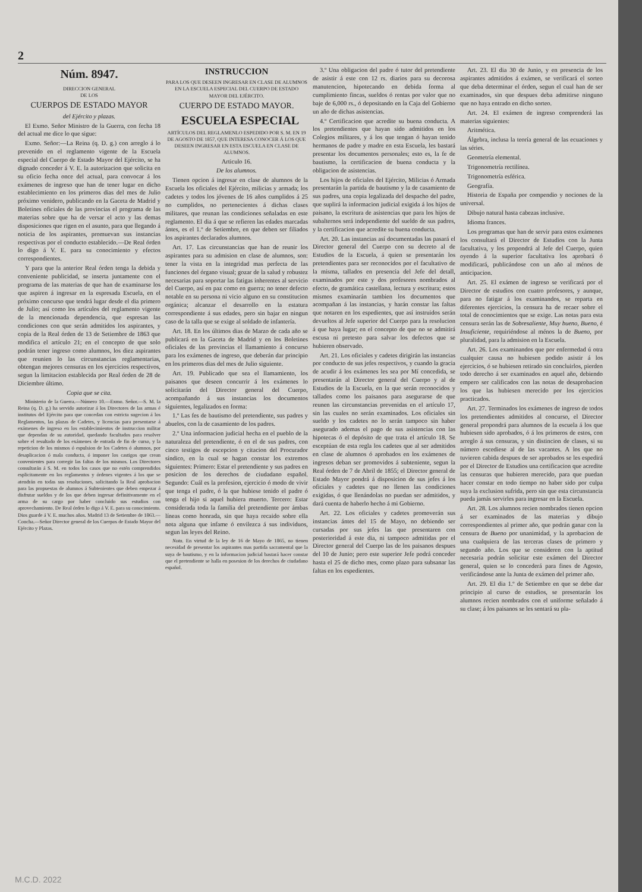2
Núm. 8947.
DIRECCION GENERAL
DE LOS
CUERPOS DE ESTADO MAYOR
del Ejército y plazas.
El Exmo. Señor Ministro de la Guerra, con fecha 18 del actual me dice lo que sigue:
Exmo. Señor:—La Reina (q. D. g.) con arreglo á lo prevenido en el reglamento vigente de la Escuela especial del Cuerpo de Estado Mayor del Ejército, se ha dignado conceder á V. E. la autorizacion que solicita en su oficio fecha once del actual, para convocar á los exámenes de ingreso que han de tener lugar en dicho establecimiento en los primeros dias del mes de Julio próximo venidero, publicando en la Gaceta de Madrid y Boletines oficiales de las provincias el programa de las materias sobre que ha de versar el acto y las demas disposiciones que rigen en el asunto, para que llegando á noticia de los aspirantes, promuevan sus instancias respectivas por el conducto establecido.—De Real órden lo digo á V. E. para su conocimiento y efectos correspondientes.
Y para que la anterior Real órden tenga la debida y conveniente publicidad, se inserta juntamente con el programa de las materias de que han de examinarse los que aspiren á ingresar en la espresada Escuela, en el próximo concurso que tendrá lugar desde el dia primero de Julio; así como los artículos del reglamento vigente de la mencionada dependencia, que espresan las condiciones con que serán admitidos los aspirantes, y copia de la Real órden de 13 de Setiembre de 1863 que modifica el artículo 21; en el concepto de que solo podrán tener ingreso como alumnos, los diez aspirantes que reunien lo las circunstancias reglamentarias, obtengan mejores censuras en los ejercicios respectivos, segun la limitacion establecida por Real órden de 28 de Diciembre último.
Copia que se cita.
Ministerio de la Guerra.—Número 10.—Exmo. Señor.—S. M. la Reina (q. D. g.) ha servido autorizar á los Directores de las armas é institutos del Ejército para que concedan con estricta sugecion á los Reglamentos, las plazas de Cadetes, y licencias para presentarse á exámenes de ingreso en los establecimientos de instruccion militar que dependan de su autoridad, quedando facultados para resolver sobre el resultado de los exámenes de entrada de fin de curso, y la repeticion de los mismos ó espulsion de los Cadetes ó alumnos, por desaplicacion ó mala conducta, ó imponer los castigos que crean convenientes para corregir las faltas de los mismos. Los Directores consultarán á S. M. en todos los casos que no estén comprendidos esplicitamente en los reglamentos y órdenes vigentes á los que se atendrán en todas sus resoluciones, solicitando la Real aprobacion para las propuestas de alumnos á Subtenientes que deben empezar á disfrutar sueldos y de los que deben ingresar definitivamente en el arma de su cargo por haber concluido sus estudios con aprovechamiento. De Real órden lo digo á V. E. para su conocimiento. Dios guarde á V. E. muchos años. Madrid 13 de Setiembre de 1863.—Concha.—Señor Director general de los Cuerpos de Estado Mayor del Ejército y Plazas.
INSTRUCCION
PARA LOS QUE DESEEN INGRESAR EN CLASE DE ALUMNOS EN LA ESCUELA ESPECIAL DEL CUERPO DE ESTADO MAYOR DEL EJÉRCITO.
CUERPO DE ESTADO MAYOR.
ESCUELA ESPECIAL
ARTÍCULOS DEL REGLAMENLO ESPEDIDO POR S. M. EN 19 DE AGOSTO DE 1857, QUE INTERESA CONOCER Á LOS QUE DESEEN INGRESAR EN ESTA ESCUELA EN CLASE DE ALUMNOS.
Articulo 16.
De los alumnos.
Tienen opcion á ingresar en clase de alumnos de la Escuela los oficiales del Ejército, milicias y armada; los cadetes y todos los jóvenes de 16 años cumplidos á 25 no cumplidos, no pertenecientes á dichas clases militares, que reunan las condiciones señaladas en este reglamento. El dia á que se refieren las edades marcadas ántes, es el 1.º de Setiembre, en que deben ser filiados los aspirantes declarados alumnos.
Art. 17. Las circunstancias que han de reunir los aspirantes para su admision en clase de alumnos, son: tener la vista en la integridad mas perfecta de las funciones del órgano visual; gozar de la salud y robustez necesarias para soportar las fatigas inherentes al servicio del Cuerpo, así en paz como en guerra; no tener defecto notable en su persona ni vicio alguno en su constitucion orgánica; alcanzar el desarrollo en la estatura correspondiente á sus edades, pero sin bajar en ningun caso de la talla que se exige al soldado de infantería.
Art. 18. En los últimos dias de Marzo de cada año se publicará en la Gaceta de Madrid y en los Boletines oficiales de las provincias el llamamiento á concurso para los exámenes de ingreso, que deberán dar principio en los primeros dias del mes de Julio siguiente.
Art. 19. Publicado que sea el llamamiento, los paisanos que deseen concurrir á los exámenes lo solicitarán del Director general del Cuerpo, acompañando á sus instancias los documentos siguientes, legalizados en forma:
1.º Las fes de bautismo del pretendiente, sus padres y abuelos, con la de casamiento de los padres.
2.º Una informacion judicial hecha en el pueblo de la naturaleza del pretendiente, ó en el de sus padres, con cinco testigos de escepcion y citacion del Procurador síndico, en la cual se hagan constar los extremos siguientes: Primero: Estar el pretendiente y sus padres en posicion de los derechos de ciudadano español. Segundo: Cuál es la profesion, ejercicio ó modo de vivir que tenga el padre, ó la que hubiese tenido el padre ó tenga el hijo si aquel hubiera muerto. Tercero: Estar considerada toda la familia del pretendiente por ámbas líneas como honrada, sin que haya recaido sobre ella nota alguna que infame ó envilezca á sus individuos, segun las leyes del Reino.
Nota. En virtud de la ley de 16 de Mayo de 1865, no tienen necesidad de presentar los aspirantes mas partida sacramental que la suya de bautismo, y en la informacion judicial bastará hacer constar que el pretendiente se halla en posesion de los derechos de ciudadano español.
3.º Una obligacion del padre ó tutor del pretendiente de asistir á este con 12 rs. diarios para su decorosa manutencion, hipotecando en debida forma al cumplimiento fincas, sueldos ó rentas por valor que no baje de 6,000 rs., ó depositando en la Caja del Gobierno un año de dichas asistencias.
4.º Certificacion que acredite su buena conducta. A los pretendientes que hayan sido admitidos en los Colegios militares, y á los que tengan ó hayan tenido hermanos de padre y madre en esta Escuela, les bastará presentar los documentos personales; esto es, la fe de bautismo, la certificacion de buena conducta y la obligacion de asistencias.
Los hijos de oficiales del Ejército, Milicias ó Armada presentarán la partida de bautismo y la de casamiento de sus padres, una copia legalizada del despacho del padre, que suplirá la informacion judicial exigida á los hijos de paisano, la escritura de asistencias que para los hijos de subalternos será independiente del sueldo de sus padres, y la certificacion que acredite su buena conducta.
Art. 20. Las instancias así documentadas las pasará el Director general del Cuerpo con su decreto al de Estudios de la Escuela, á quien se presentarán los pretendientes para ser reconocidos por el facultativo de la misma, tallados en presencia del Jefe del detall, examinados por este y dos profesores nombrados al efecto, de gramática castellana, lectura y escritura; estos mismos examinarán tambien los documentos que acompañan á las instancias, y harán constar las faltas que notaren en los espedientes, que así instruidos serán devueltos al Jefe superior del Cuerpo para la resolucion á que haya lugar; en el concepto de que no se admitirá escusa ni pretesto para salvar los defectos que se hubieren observado.
Art. 21. Los oficiales y cadetes dirigirán las instancias por conducto de sus jefes respectivos, y cuando la gracia de acudir á los exámenes les sea por Mí concedida, se presentarán al Director general del Cuerpo y al de Estudios de la Escuela, en la que serán reconocidos y tallados como los paisanos para asegurarse de que reunen las circunstancias prevenidas en el artículo 17, sin las cuales no serán examinados. Los oficiales sin sueldo y los cadetes no lo serán tampoco sin haber asegurado ademas el pago de sus asistencias con las hipotecas ó el depósito de que trata el artículo 18. Se esceptúan de esta regla los cadetes que al ser admitidos en clase de alumnos ó aprobados en los exámenes de ingresos deban ser promovidos á subteniente, segun la Real órden de 7 de Abril de 1855; el Director general de Estado Mayor pondrá á disposicion de sus jefes á los oficiales y cadetes que no llenen las condiciones exigidas, ó que llenándolas no puedan ser admitidos, y dará cuenta de haberlo hecho á mi Gobierno.
Art. 22. Los oficiales y cadetes promoverán sus instancias ántes del 15 de Mayo, no debiendo ser cursadas por sus jefes las que presentaren con posterioridad á este dia, ni tampoco admitidas por el Director general del Cuerpo las de los paisanos despues del 10 de Junio; pero este superior Jefe podrá conceder hasta el 25 de dicho mes, como plazo para subsanar las faltas en los espedientes.
Art. 23. El dia 30 de Junio, y en presencia de los aspirantes admitidos á exámen, se verificará el sorteo que deba determinar el órden, segun el cual han de ser examinados, sin que despues deba admitirse ninguno que no haya entrado en dicho sorteo.
Art. 24. El exámen de ingreso comprenderá las materias siguientes:
Aritmética.
Álgebra, inclusa la teoría general de las ecuaciones y las séries.
Geometría elemental.
Trigonometría rectilínea.
Trigonometría esférica.
Geografía.
Historia de España por compendio y nociones de la universal.
Dibujo natural hasta cabezas inclusive.
Idioma frances.
Los programas que han de servir para estos exámenes los consultará el Director de Estudios con la Junta facultativa, y los propondrá al Jefe del Cuerpo, quien oyendo á la superior facultativa los aprobará ó modificará, publicándose con un año al ménos de anticipacion.
Art. 25. El exámen de ingreso se verificará por el Director de estudios con cuatro profesores, y aunque, para no fatigar á los examinandos, se reparta en diferentes ejercicios, la censura ha de recaer sobre el total de conocimientos que se exige. Las notas para esta censura serán las de Sobresaliente, Muy bueno, Bueno, é Insuficiente, requiriéndose al ménos la de Bueno, por pluralidad, para la admision en la Escuela.
Art. 26. Los examinandos que por enfermedad ú otra cualquier causa no hubiesen podido asistir á los ejercicios, ó se hubiesen retirado sin concluirlos, pierden todo derecho á ser examinados en aquel año, debiendo empero ser calificados con las notas de desaprobacion los que las hubiesen merecido por los ejercicios practicados.
Art. 27. Terminados los exámenes de ingreso de todos los pretendientes admitidos al concurso, el Director general propondrá para alumnos de la escuela á los que hubiesen sido aprobados, ó á los primeros de estos, con arreglo á sus censuras, y sin distincion de clases, si su número escediese al de las vacantes. A los que no tuvieren cabida despues de ser aprobados se les espedirá por el Director de Estudios una certificacion que acredite las censuras que hubieren merecido, para que puedan hacer constar en todo tiempo no haber sido por culpa suya la exclusion sufrida, pero sin que esta circunstancia pueda jamás servirles para ingresar en la Escuela.
Art. 28. Los alumnos recien nombrados tienen opcion á ser examinados de las materias y dibujo correspondientes al primer año, que podrán ganar con la censura de Bueno por unanimidad, y la aprobacion de una cualquiera de las terceras clases de primero y segundo año. Los que se consideren con la aptitud necesaria podrán solicitar este exámen del Director general, quien se lo concederá para fines de Agosto, verificándose ante la Junta de exámen del primer año.
Art. 29. El dia 1.º de Setiembre en que se debe dar principio al curso de estudios, se presentarán los alumnos recien nombrados con el uniforme señalado á su clase; á los paisanos se les sentará su pla-
M.C.D. 2022